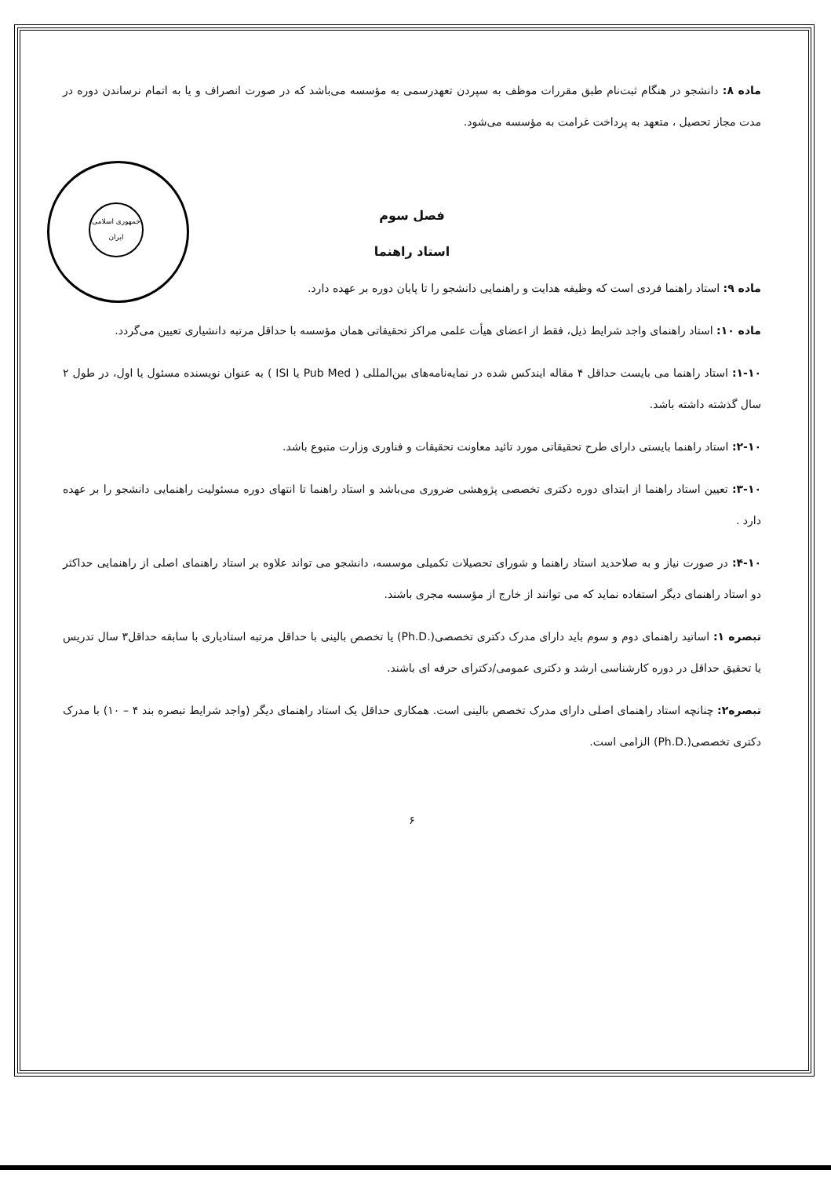جمهوری اسلامی ایران
ماده ۸: دانشجو در هنگام ثبت‌نام طبق مقررات موظف به سپردن تعهدرسمی به مؤسسه می‌باشد که در صورت انصراف و یا به اتمام نرساندن دوره در مدت مجاز تحصیل ، متعهد به پرداخت غرامت به مؤسسه می‌شود.
فصل سوم
استاد راهنما
ماده ۹: استاد راهنما فردی است که وظیفه هدایت و راهنمایی دانشجو را تا پایان دوره بر عهده دارد.
ماده ۱۰: استاد راهنمای واجد شرایط ذیل، فقط از اعضای هیأت علمی مراکز تحقیقاتی همان مؤسسه با حداقل مرتبه دانشیاری تعیین می‌گردد.
۱-۱۰: استاد راهنما می بایست حداقل ۴ مقاله ایندکس شده در نمایه‌نامه‌های بین‌المللی ( Pub Med یا ISI ) به عنوان نویسنده مسئول یا اول، در طول ۲ سال گذشته داشته باشد.
۲-۱۰: استاد راهنما بایستی دارای طرح تحقیقاتی مورد تائید معاونت تحقیقات و فناوری وزارت متبوع باشد.
۳-۱۰: تعیین استاد راهنما از ابتدای دوره دکتری تخصصی پژوهشی ضروری می‌باشد و استاد راهنما تا انتهای دوره مسئولیت راهنمایی دانشجو را بر عهده دارد .
۴-۱۰: در صورت نیاز و به صلاحدید استاد راهنما و شورای تحصیلات تکمیلی موسسه، دانشجو می تواند علاوه بر استاد راهنمای اصلی از راهنمایی حداکثر دو استاد راهنمای دیگر استفاده نماید که می توانند از خارج از مؤسسه مجری باشند.
تبصره ۱: اساتید راهنمای دوم و سوم باید دارای مدرک دکتری تخصصی(.Ph.D) یا تخصص بالینی با حداقل مرتبه استادیاری با سابقه حداقل۳ سال تدریس یا تحقیق حداقل در دوره کارشناسی ارشد و دکتری عمومی/دکترای حرفه ای باشند.
تبصره۲: چنانچه استاد راهنمای اصلی دارای مدرک تخصص بالینی است. همکاری حداقل یک استاد راهنمای دیگر (واجد شرایط تبصره بند ۴ – ۱۰) با مدرک دکتری تخصصی(.Ph.D) الزامی است.
۶